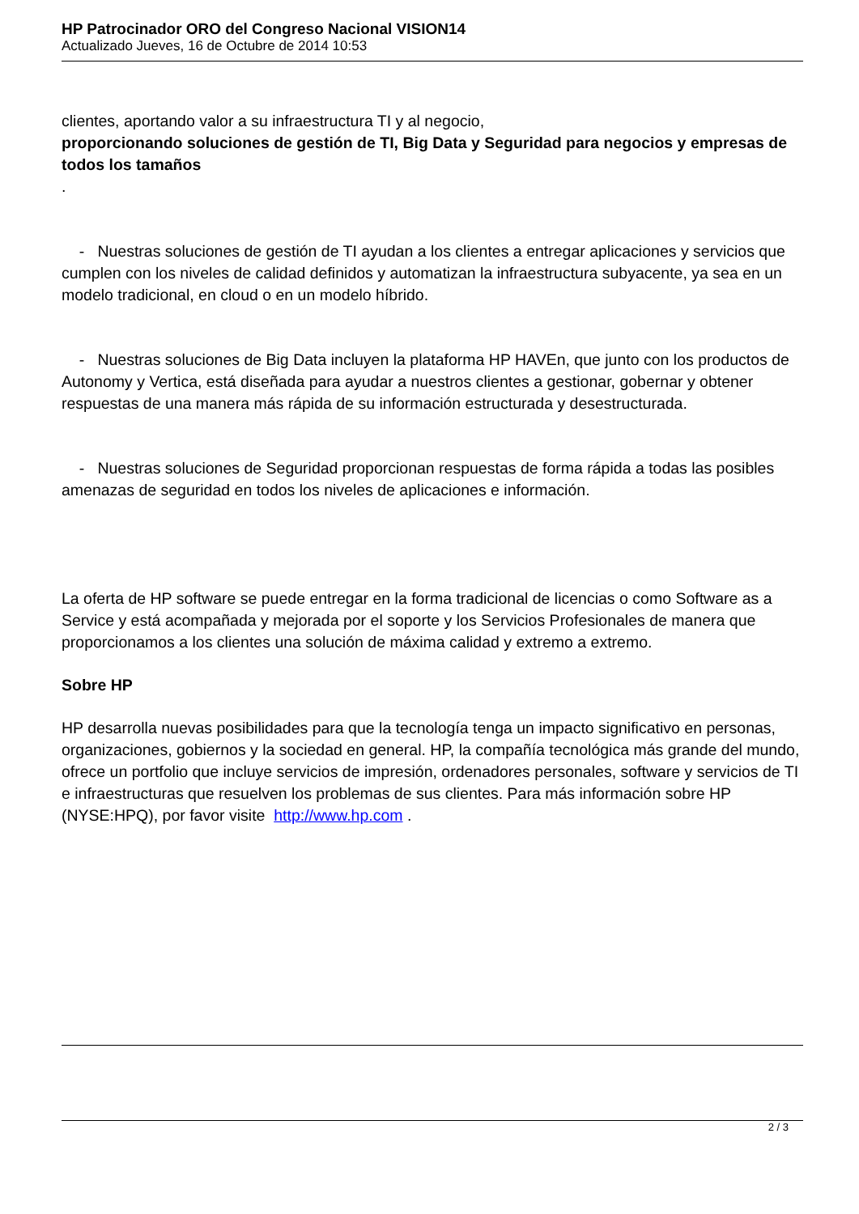HP Patrocinador ORO del Congreso Nacional VISION14
Actualizado Jueves, 16 de Octubre de 2014 10:53
clientes, aportando valor a su infraestructura TI y al negocio,
proporcionando soluciones de gestión de TI, Big Data y Seguridad para negocios y empresas de todos los tamaños
.
- Nuestras soluciones de gestión de TI ayudan a los clientes a entregar aplicaciones y servicios que cumplen con los niveles de calidad definidos y automatizan la infraestructura subyacente, ya sea en un modelo tradicional, en cloud o en un modelo híbrido.
- Nuestras soluciones de Big Data incluyen la plataforma HP HAVEn, que junto con los productos de Autonomy y Vertica, está diseñada para ayudar a nuestros clientes a gestionar, gobernar y obtener respuestas de una manera más rápida de su información estructurada y desestructurada.
- Nuestras soluciones de Seguridad proporcionan respuestas de forma rápida a todas las posibles amenazas de seguridad en todos los niveles de aplicaciones e información.
La oferta de HP software se puede entregar en la forma tradicional de licencias o como Software as a Service y está acompañada y mejorada por el soporte y los Servicios Profesionales de manera que proporcionamos a los clientes una solución de máxima calidad y extremo a extremo.
Sobre HP
HP desarrolla nuevas posibilidades para que la tecnología tenga un impacto significativo en personas, organizaciones, gobiernos y la sociedad en general. HP, la compañía tecnológica más grande del mundo, ofrece un portfolio que incluye servicios de impresión, ordenadores personales, software y servicios de TI e infraestructuras que resuelven los problemas de sus clientes. Para más información sobre HP (NYSE:HPQ), por favor visite http://www.hp.com .
2 / 3